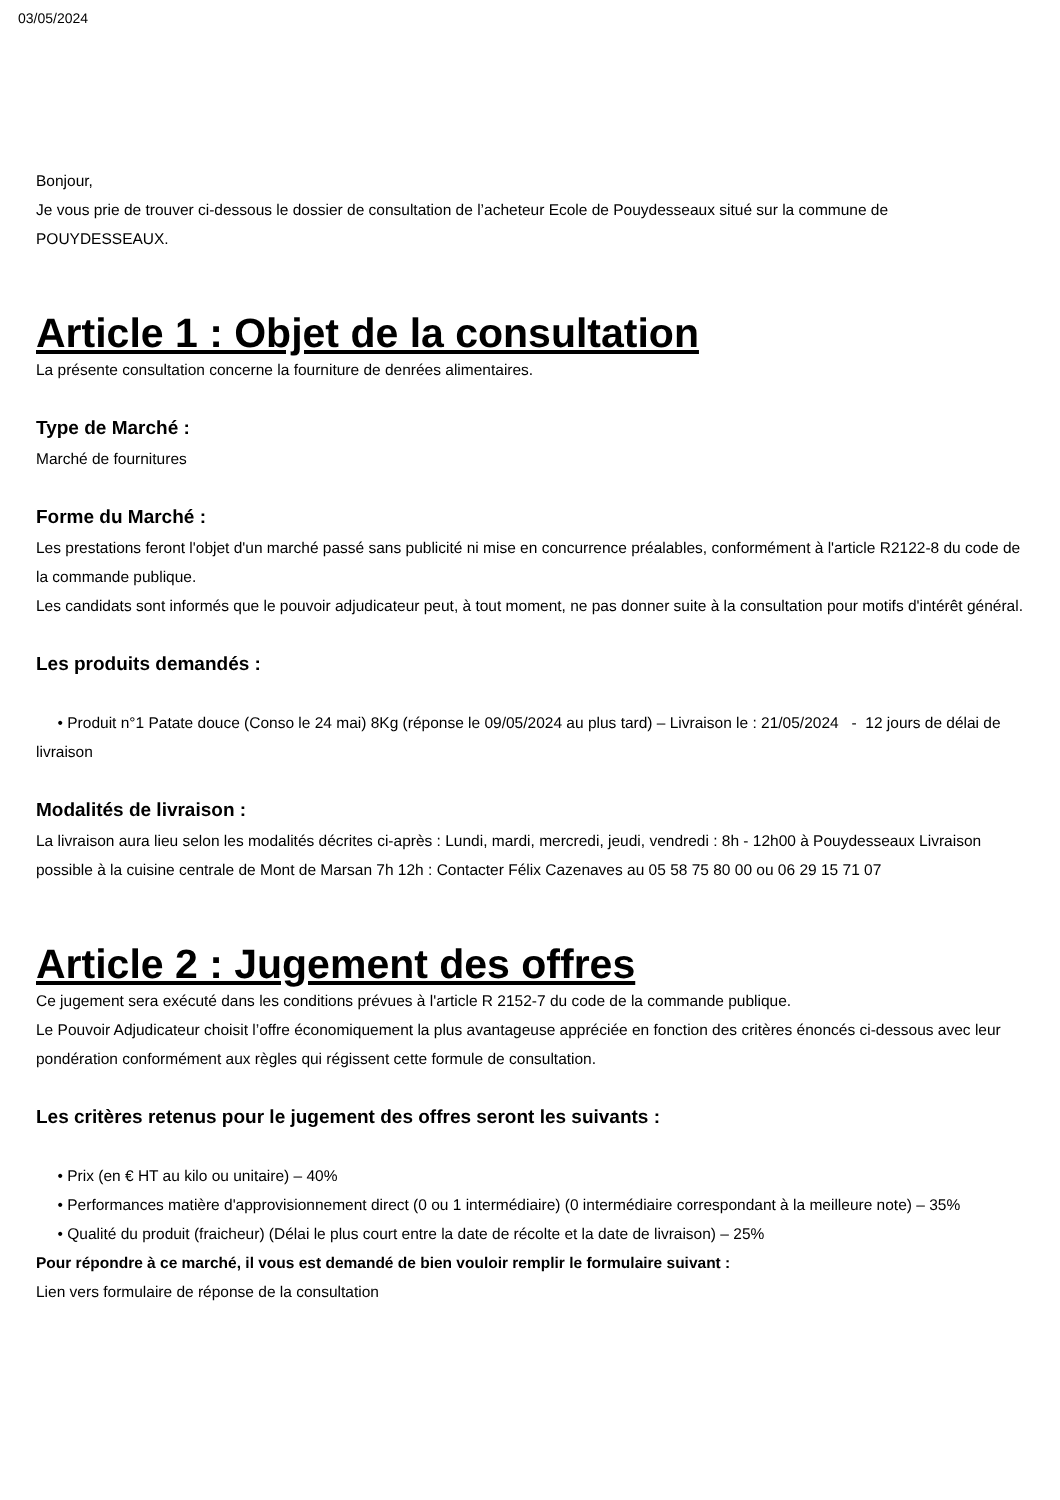03/05/2024
Bonjour,
Je vous prie de trouver ci-dessous le dossier de consultation de l’acheteur Ecole de Pouydesseaux situé sur la commune de POUYDESSEAUX.
Article 1 : Objet de la consultation
La présente consultation concerne la fourniture de denrées alimentaires.
Type de Marché :
Marché de fournitures
Forme du Marché :
Les prestations feront l'objet d'un marché passé sans publicité ni mise en concurrence préalables, conformément à l'article R2122-8 du code de la commande publique.
Les candidats sont informés que le pouvoir adjudicateur peut, à tout moment, ne pas donner suite à la consultation pour motifs d'intérêt général.
Les produits demandés :
• Produit n°1 Patate douce (Conso le 24 mai) 8Kg (réponse le 09/05/2024 au plus tard) – Livraison le : 21/05/2024 - 12 jours de délai de livraison
Modalités de livraison :
La livraison aura lieu selon les modalités décrites ci-après : Lundi, mardi, mercredi, jeudi, vendredi : 8h - 12h00 à Pouydesseaux Livraison possible à la cuisine centrale de Mont de Marsan 7h 12h : Contacter Félix Cazenaves au 05 58 75 80 00 ou 06 29 15 71 07
Article 2 : Jugement des offres
Ce jugement sera exécuté dans les conditions prévues à l'article R 2152-7 du code de la commande publique.
Le Pouvoir Adjudicateur choisit l’offre économiquement la plus avantageuse appréciée en fonction des critères énoncés ci-dessous avec leur pondération conformément aux règles qui régissent cette formule de consultation.
Les critères retenus pour le jugement des offres seront les suivants :
• Prix (en € HT au kilo ou unitaire) – 40%
• Performances matière d'approvisionnement direct (0 ou 1 intermédiaire) (0 intermédiaire correspondant à la meilleure note) – 35%
• Qualité du produit (fraicheur) (Délai le plus court entre la date de récolte et la date de livraison) – 25%
Pour répondre à ce marché, il vous est demandé de bien vouloir remplir le formulaire suivant :
Lien vers formulaire de réponse de la consultation